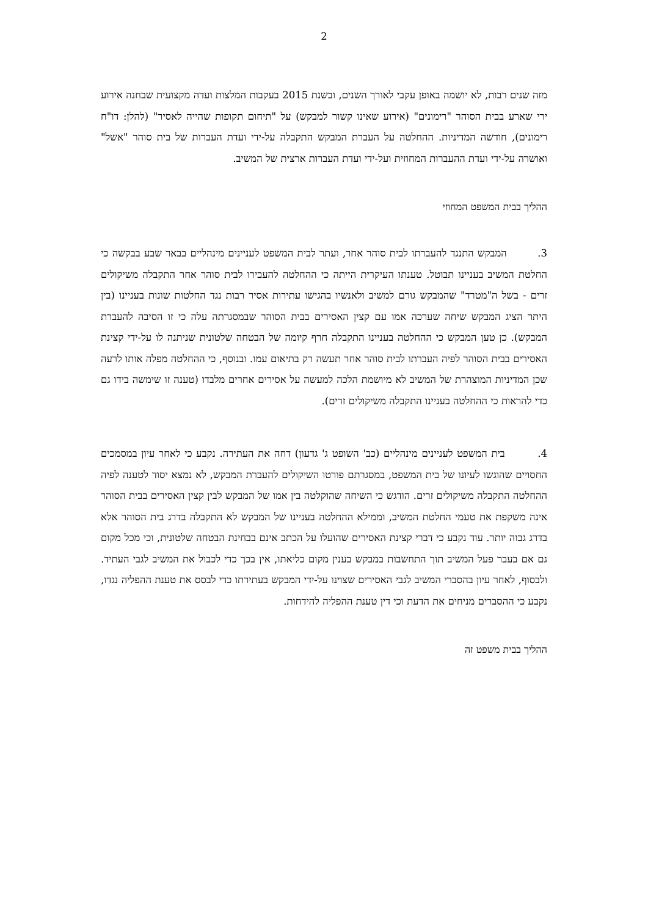2
מזה שנים רבות, לא יושמה באופן עקבי לאורך השנים, ובשנת 2015 בעקבות המלצות ועדה מקצועית שבחנה אירוע ירי שארע בבית הסוהר "רימונים" (אירוע שאינו קשור למבקש) על "תיחום תקופות שהייה לאסיר" (להלן: דו"ח רימונים), חודשה המדיניות. ההחלטה על העברת המבקש התקבלה על-ידי ועדת העברות של בית סוהר "אשל" ואושרה על-ידי ועדת ההעברות המחוזית ועל-ידי ועדת העברות ארצית של המשיב.
ההליך בבית המשפט המחוזי
3. המבקש התנגד להעברתו לבית סוהר אחר, ועתר לבית המשפט לעניינים מינהליים בבאר שבע בבקשה כי החלטת המשיב בעניינו תבוטל. טענתו העיקרית הייתה כי ההחלטה להעבירו לבית סוהר אחר התקבלה משיקולים זרים - בשל ה"מטרד" שהמבקש גורם למשיב ולאנשיו בהגישו עתירות אסיר רבות נגד החלטות שונות בעניינו (בין היתר הציג המבקש שיחה שערכה אמו עם קצין האסירים בבית הסוהר שבמסגרתה עלה כי זו הסיבה להעברת המבקש). כן טען המבקש כי ההחלטה בעניינו התקבלה חרף קיומה של הבטחה שלטונית שניתנה לו על-ידי קצינת האסירים בבית הסוהר לפיה העברתו לבית סוהר אחר תעשה רק בתיאום עמו. ובנוסף, כי ההחלטה מפלה אותו לרעה שכן המדיניות המוצהרת של המשיב לא מיושמת הלכה למעשה על אסירים אחרים מלבדו (טענה זו שימשה בידו גם כדי להראות כי ההחלטה בעניינו התקבלה משיקולים זרים).
4. בית המשפט לעניינים מינהליים (כב' השופט ג' גדעון) דחה את העתירה. נקבע כי לאחר עיון במסמכים החסויים שהוגשו לעיונו של בית המשפט, במסגרתם פורטו השיקולים להעברת המבקש, לא נמצא יסוד לטענה לפיה ההחלטה התקבלה משיקולים זרים. הודגש כי השיחה שהוקלטה בין אמו של המבקש לבין קצין האסירים בבית הסוהר אינה משקפת את טעמי החלטת המשיב, וממילא ההחלטה בעניינו של המבקש לא התקבלה בדרג בית הסוהר אלא בדרג גבוה יותר. עוד נקבע כי דברי קצינת האסירים שהועלו על הכתב אינם בבחינת הבטחה שלטונית, וכי מכל מקום גם אם בעבר פעל המשיב תוך התחשבות במבקש בענין מקום כליאתו, אין בכך כדי לכבול את המשיב לגבי העתיד. ולבסוף, לאחר עיון בהסברי המשיב לגבי האסירים שצוינו על-ידי המבקש בעתירתו כדי לבסס את טענת ההפליה נגדו, נקבע כי ההסברים מניחים את הדעת וכי דין טענת ההפליה להידחות.
ההליך בבית משפט זה